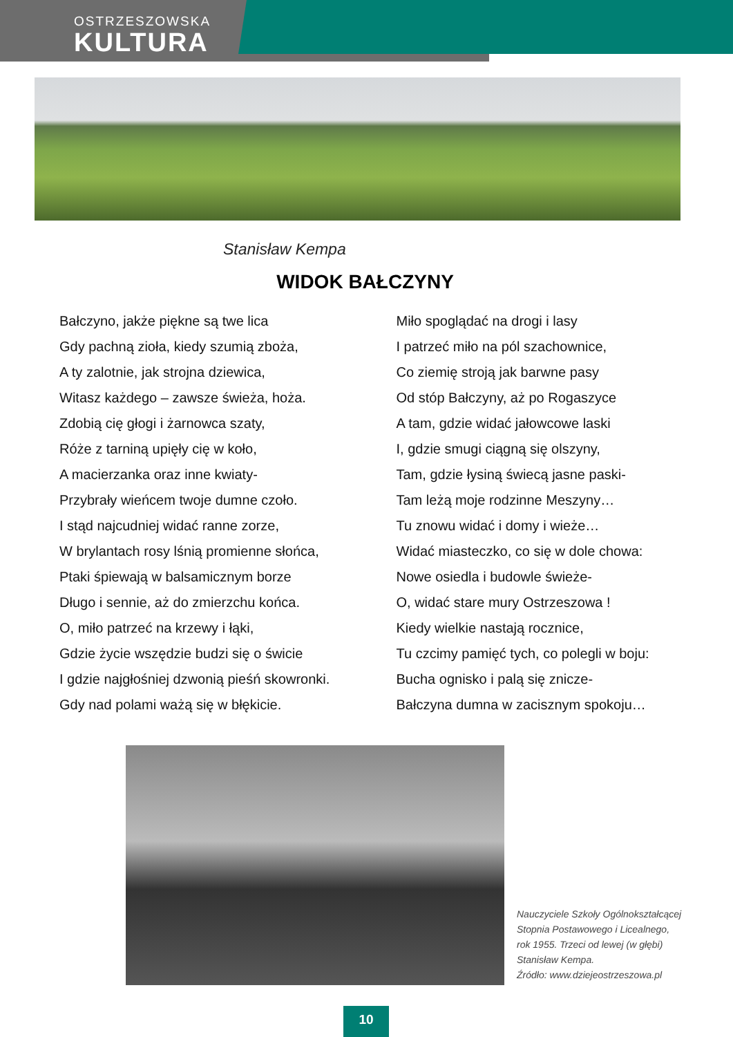OSTRZESZOWSKA
KULTURA
Stanisław Kempa
WIDOK BAŁCZYNY
Bałczyno, jakże piękne są twe lica
Gdy pachną zioła, kiedy szumią zboża,
A ty zalotnie, jak strojna dziewica,
Witasz każdego – zawsze świeża, hoża.
Zdobią cię głogi i żarnowca szaty,
Róże z tarniną upięły cię w koło,
A macierzanka oraz inne kwiaty-
Przybrały wieńcem twoje dumne czoło.
I stąd najcudniej widać ranne zorze,
W brylantach rosy lśnią promienne słońca,
Ptaki śpiewają w balsamicznym borze
Długo i sennie, aż do zmierzchu końca.
O, miło patrzeć na krzewy i łąki,
Gdzie życie wszędzie budzi się o świcie
I gdzie najgłośniej dzwonią pieśń skowronki.
Gdy nad polami ważą się w błękicie.
Miło spoglądać na drogi i lasy
I patrzeć miło na pól szachownice,
Co ziemię stroją jak barwne pasy
Od stóp Bałczyny, aż po Rogaszyce
A tam, gdzie widać jałowcowe laski
I, gdzie smugi ciągną się olszyny,
Tam, gdzie łysiną świecą jasne paski-
Tam leżą moje rodzinne Meszyny…
Tu znowu widać i domy i wieże…
Widać miasteczko, co się w dole chowa:
Nowe osiedla i budowle świeże-
O, widać stare mury Ostrzeszowa !
Kiedy wielkie nastają rocznice,
Tu czcimy pamięć tych, co polegli w boju:
Bucha ognisko i palą się znicze-
Bałczyna dumna w zacisznym spokoju…
Nauczyciele Szkoły Ogólnokształcącej
Stopnia Postawowego i Licealnego,
rok 1955. Trzeci od lewej (w głębi)
Stanisław Kempa.
Źródło: www.dziejeostrzeszowa.pl
10